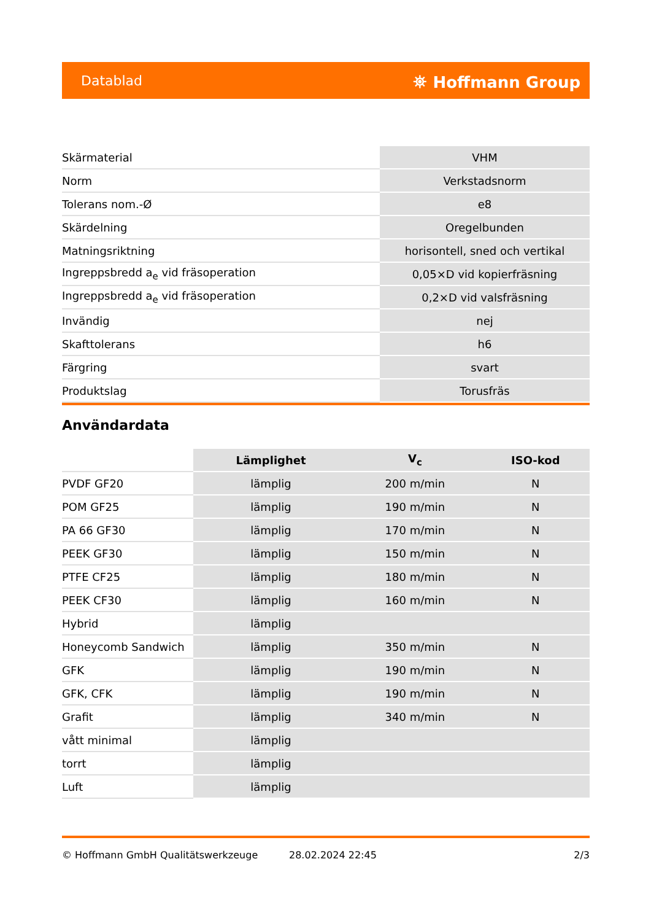Datablad ⛯ Hoffmann Group
| Skärmaterial | VHM |
| Norm | Verkstadsnorm |
| Tolerans nom.-Ø | e8 |
| Skärdelning | Oregelbunden |
| Matningsriktning | horisontell, sned och vertikal |
| Ingreppsbredd a<sub>e</sub> vid fräsoperation | 0,05×D vid kopierfräsning |
| Ingreppsbredd a<sub>e</sub> vid fräsoperation | 0,2×D vid valsfräsning |
| Invändig | nej |
| Skafttolerans | h6 |
| Färgring | svart |
| Produktslag | Torusfräs |
Användardata
| | Lämplighet | V<sub>c</sub> | ISO-kod |
| --- | --- | --- | --- |
| PVDF GF20 | lämplig | 200 m/min | N |
| POM GF25 | lämplig | 190 m/min | N |
| PA 66 GF30 | lämplig | 170 m/min | N |
| PEEK GF30 | lämplig | 150 m/min | N |
| PTFE CF25 | lämplig | 180 m/min | N |
| PEEK CF30 | lämplig | 160 m/min | N |
| Hybrid | lämplig | | |
| Honeycomb Sandwich | lämplig | 350 m/min | N |
| GFK | lämplig | 190 m/min | N |
| GFK, CFK | lämplig | 190 m/min | N |
| Grafit | lämplig | 340 m/min | N |
| vått minimal | lämplig | | |
| torrt | lämplig | | |
| Luft | lämplig | | |
© Hoffmann GmbH Qualitätswerkzeuge 28.02.2024 22:45 2/3